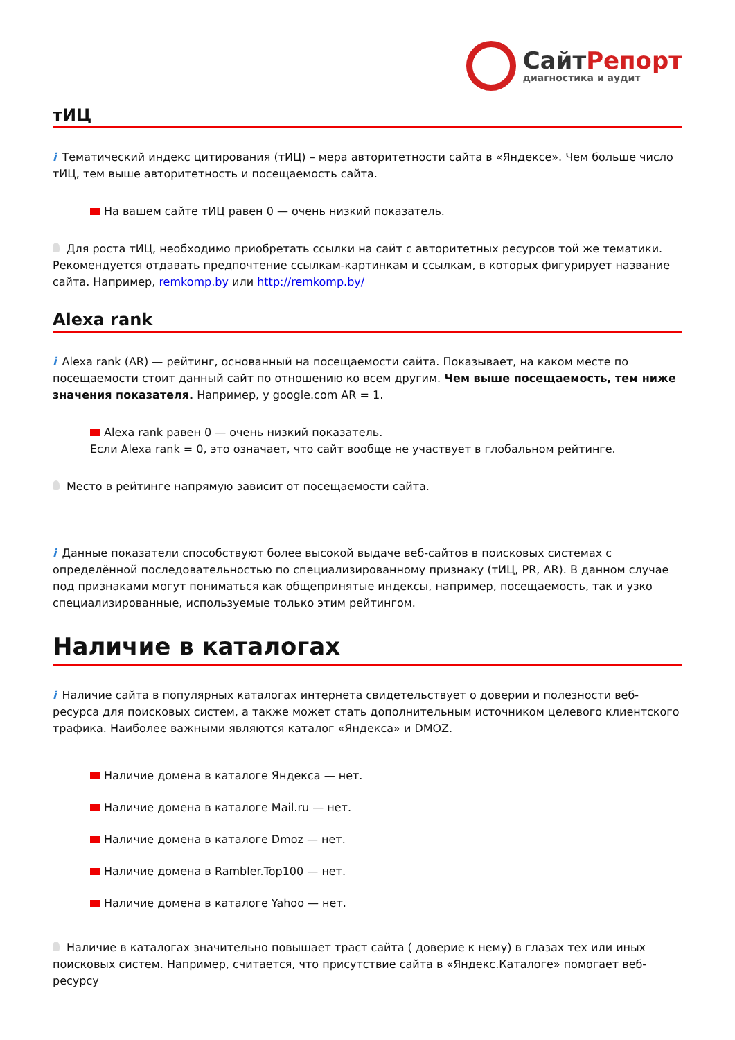СайтРепорт
диагностика и аудит
тИЦ
i Тематический индекс цитирования (тИЦ) – мера авторитетности сайта в «Яндексе». Чем больше число тИЦ, тем выше авторитетность и посещаемость сайта.
На вашем сайте тИЦ равен 0 — очень низкий показатель.
Для роста тИЦ, необходимо приобретать ссылки на сайт с авторитетных ресурсов той же тематики. Рекомендуется отдавать предпочтение ссылкам-картинкам и ссылкам, в которых фигурирует название сайта. Например, remkomp.by или http://remkomp.by/
Alexa rank
i Alexa rank (AR) — рейтинг, основанный на посещаемости сайта. Показывает, на каком месте по посещаемости стоит данный сайт по отношению ко всем другим. Чем выше посещаемость, тем ниже значения показателя. Например, у google.com AR = 1.
Alexa rank равен 0 — очень низкий показатель.
Если Alexa rank = 0, это означает, что сайт вообще не участвует в глобальном рейтинге.
Место в рейтинге напрямую зависит от посещаемости сайта.
i Данные показатели способствуют более высокой выдаче веб-сайтов в поисковых системах с определённой последовательностью по специализированному признаку (тИЦ, PR, AR). В данном случае под признаками могут пониматься как общепринятые индексы, например, посещаемость, так и узко специализированные, используемые только этим рейтингом.
Наличие в каталогах
i Наличие сайта в популярных каталогах интернета свидетельствует о доверии и полезности веб-ресурса для поисковых систем, а также может стать дополнительным источником целевого клиентского трафика. Наиболее важными являются каталог «Яндекса» и DMOZ.
Наличие домена в каталоге Яндекса — нет.
Наличие домена в каталоге Mail.ru — нет.
Наличие домена в каталоге Dmoz — нет.
Наличие домена в Rambler.Top100 — нет.
Наличие домена в каталоге Yahoo — нет.
Наличие в каталогах значительно повышает траст сайта ( доверие к нему) в глазах тех или иных поисковых систем. Например, считается, что присутствие сайта в «Яндекс.Каталоге» помогает веб-ресурсу